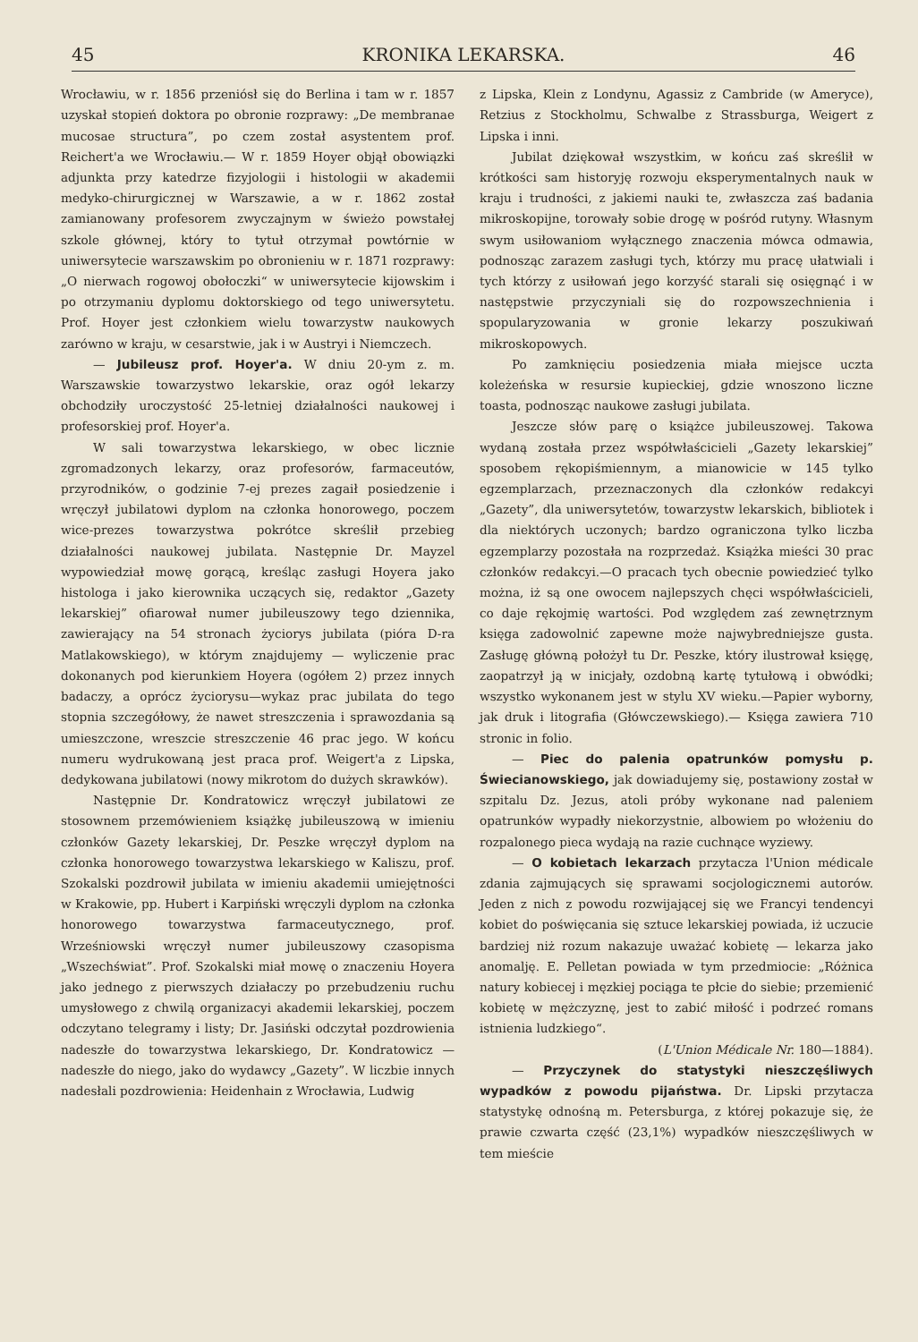45 KRONIKA LEKARSKA. 46
Wrocławiu, w r. 1856 przeniósł się do Berlina i tam w r. 1857 uzyskał stopień doktora po obronie rozprawy: „De membranae mucosae structura”, po czem został asystentem prof. Reichert'a we Wrocławiu.— W r. 1859 Hoyer objął obowiązki adjunkta przy katedrze fizyjologii i histologii w akademii medyko-chirurgicznej w Warszawie, a w r. 1862 został zamianowany profesorem zwyczajnym w świeżo powstałej szkole głównej, który to tytuł otrzymał powtórnie w uniwersytecie warszawskim po obronieniu w r. 1871 rozprawy: „O nierwach rogowoj obołoczki“ w uniwersytecie kijowskim i po otrzymaniu dyplomu doktorskiego od tego uniwersytetu. Prof. Hoyer jest członkiem wielu towarzystw naukowych zarówno w kraju, w cesarstwie, jak i w Austryi i Niemczech.
— Jubileusz prof. Hoyer'a. W dniu 20-ym z. m. Warszawskie towarzystwo lekarskie, oraz ogół lekarzy obchodziły uroczystość 25-letniej działalności naukowej i profesorskiej prof. Hoyer'a.
W sali towarzystwa lekarskiego, w obec licznie zgromadzonych lekarzy, oraz profesorów, farmaceutów, przyrodników, o godzinie 7-ej prezes zagaił posiedzenie i wręczył jubilatowi dyplom na członka honorowego, poczem wice-prezes towarzystwa pokrótce skreślił przebieg działalności naukowej jubilata. Następnie Dr. Mayzel wypowiedział mowę gorącą, kreśląc zasługi Hoyera jako histologa i jako kierownika uczących się, redaktor „Gazety lekarskiej” ofiarował numer jubileuszowy tego dziennika, zawierający na 54 stronach życiorys jubilata (pióra D-ra Matlakowskiego), w którym znajdujemy — wyliczenie prac dokonanych pod kierunkiem Hoyera (ogółem 2) przez innych badaczy, a oprócz życiorysu—wykaz prac jubilata do tego stopnia szczegółowy, że nawet streszczenia i sprawozdania są umieszczone, wreszcie streszczenie 46 prac jego. W końcu numeru wydrukowaną jest praca prof. Weigert'a z Lipska, dedykowana jubilatowi (nowy mikrotom do dużych skrawków).
Następnie Dr. Kondratowicz wręczył jubilatowi ze stosownem przemówieniem książkę jubileuszową w imieniu członków Gazety lekarskiej, Dr. Peszke wręczył dyplom na członka honorowego towarzystwa lekarskiego w Kaliszu, prof. Szokalski pozdrowił jubilata w imieniu akademii umiejętności w Krakowie, pp. Hubert i Karpiński wręczyli dyplom na członka honorowego towarzystwa farmaceutycznego, prof. Wrześniowski wręczył numer jubileuszowy czasopisma „Wszechświat”. Prof. Szokalski miał mowę o znaczeniu Hoyera jako jednego z pierwszych działaczy po przebudzeniu ruchu umysłowego z chwilą organizacyi akademii lekarskiej, poczem odczytano telegramy i listy; Dr. Jasiński odczytał pozdrowienia nadeszłe do towarzystwa lekarskiego, Dr. Kondratowicz — nadeszłe do niego, jako do wydawcy „Gazety”. W liczbie innych nadesłali pozdrowienia: Heidenhain z Wrocławia, Ludwig
z Lipska, Klein z Londynu, Agassiz z Cambride (w Ameryce), Retzius z Stockholmu, Schwalbe z Strassburga, Weigert z Lipska i inni.
Jubilat dziękował wszystkim, w końcu zaś skreślił w krótkości sam historyję rozwoju eksperymentalnych nauk w kraju i trudności, z jakiemi nauki te, zwłaszcza zaś badania mikroskopijne, torowały sobie drogę w pośród rutyny. Własnym swym usiłowaniom wyłącznego znaczenia mówca odmawia, podnosząc zarazem zasługi tych, którzy mu pracę ułatwiali i tych którzy z usiłowań jego korzyść starali się osięgnąć i w następstwie przyczyniali się do rozpowszechnienia i spopularyzowania w gronie lekarzy poszukiwań mikroskopowych.
Po zamknięciu posiedzenia miała miejsce uczta koleżeńska w resursie kupieckiej, gdzie wnoszono liczne toasta, podnosząc naukowe zasługi jubilata.
Jeszcze słów parę o książce jubileuszowej. Takowa wydaną została przez współwłaścicieli „Gazety lekarskiej” sposobem rękopiśmiennym, a mianowicie w 145 tylko egzemplarzach, przeznaczonych dla członków redakcyi „Gazety”, dla uniwersytetów, towarzystw lekarskich, bibliotek i dla niektórych uczonych; bardzo ograniczona tylko liczba egzemplarzy pozostała na rozprzedaż. Książka mieści 30 prac członków redakcyi.—O pracach tych obecnie powiedzieć tylko można, iż są one owocem najlepszych chęci współwłaścicieli, co daje rękojmię wartości. Pod względem zaś zewnętrznym księga zadowolnić zapewne może najwybredniejsze gusta. Zasługę główną położył tu Dr. Peszke, który ilustrował księgę, zaopatrzył ją w inicjały, ozdobną kartę tytułową i obwódki; wszystko wykonanem jest w stylu XV wieku.—Papier wyborny, jak druk i litografia (Główczewskiego).— Księga zawiera 710 stronic in folio.
— Piec do palenia opatrunków pomysłu p. Świecianowskiego, jak dowiadujemy się, postawiony został w szpitalu Dz. Jezus, atoli próby wykonane nad paleniem opatrunków wypadły niekorzystnie, albowiem po włożeniu do rozpalonego pieca wydają na razie cuchnące wyziewy.
— O kobietach lekarzach przytacza l'Union médicale zdania zajmujących się sprawami socjologicznemi autorów. Jeden z nich z powodu rozwijającej się we Francyi tendencyi kobiet do poświęcania się sztuce lekarskiej powiada, iż uczucie bardziej niż rozum nakazuje uważać kobietę — lekarza jako anomalję. E. Pelletan powiada w tym przedmiocie: „Różnica natury kobiecej i męzkiej pociąga te płcie do siebie; przemienić kobietę w mężczyznę, jest to zabić miłość i podrzeć romans istnienia ludzkiego“.
(L'Union Médicale Nr. 180—1884).
— Przyczynek do statystyki nieszczęśliwych wypadków z powodu pijaństwa. Dr. Lipski przytacza statystykę odnośną m. Petersburga, z której pokazuje się, że prawie czwarta część (23,1%) wypadków nieszczęśliwych w tem mieście